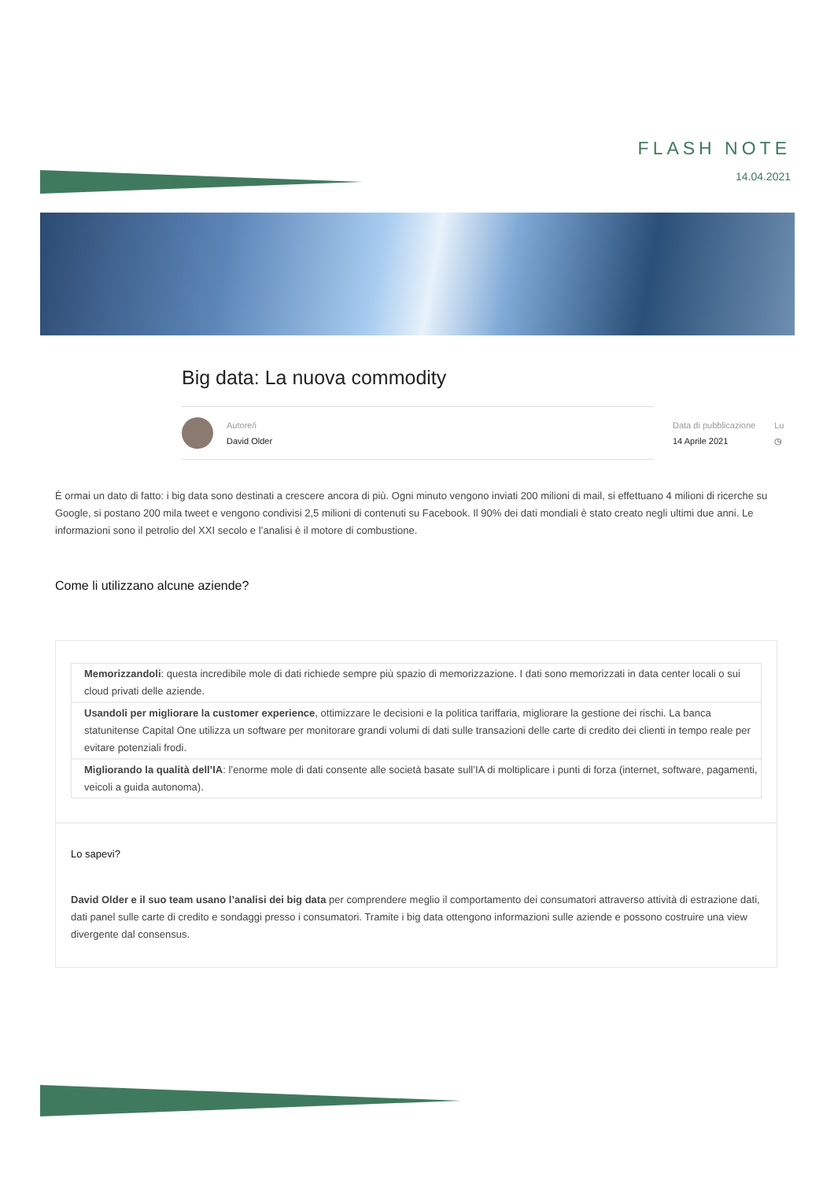FLASH NOTE
14.04.2021
Big data: La nuova commodity
Autore/i
David Older
Data di pubblicazione
14 Aprile 2021
Lu
◷
È ormai un dato di fatto: i big data sono destinati a crescere ancora di più. Ogni minuto vengono inviati 200 milioni di mail, si effettuano 4 milioni di ricerche su Google, si postano 200 mila tweet e vengono condivisi 2,5 milioni di contenuti su Facebook. Il 90% dei dati mondiali è stato creato negli ultimi due anni. Le informazioni sono il petrolio del XXI secolo e l’analisi è il motore di combustione.
Come li utilizzano alcune aziende?
Memorizzandoli: questa incredibile mole di dati richiede sempre più spazio di memorizzazione. I dati sono memorizzati in data center locali o sui cloud privati delle aziende.
Usandoli per migliorare la customer experience, ottimizzare le decisioni e la politica tariffaria, migliorare la gestione dei rischi. La banca statunitense Capital One utilizza un software per monitorare grandi volumi di dati sulle transazioni delle carte di credito dei clienti in tempo reale per evitare potenziali frodi.
Migliorando la qualità dell’IA: l’enorme mole di dati consente alle società basate sull’IA di moltiplicare i punti di forza (internet, software, pagamenti, veicoli a guida autonoma).
Lo sapevi?
David Older e il suo team usano l’analisi dei big data per comprendere meglio il comportamento dei consumatori attraverso attività di estrazione dati, dati panel sulle carte di credito e sondaggi presso i consumatori. Tramite i big data ottengono informazioni sulle aziende e possono costruire una view divergente dal consensus.